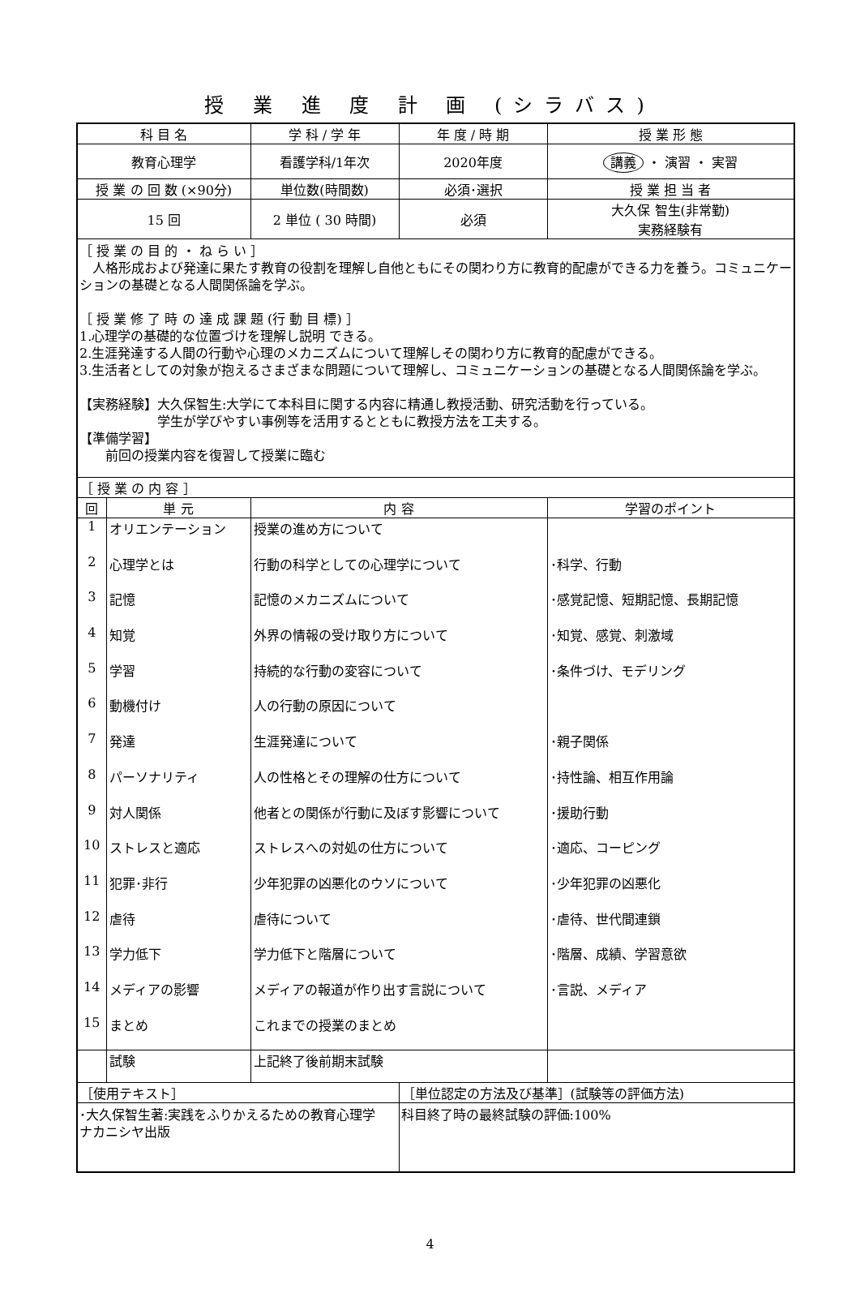授 業 進 度 計 画 (シラバス)
| 科 目 名 | | 学 科 / 学 年 | 年 度 / 時 期 | 授 業 形 態 |
| 教育心理学 | | 看護学科/1年次 | 2020年度 | 講義 ・ 演習 ・ 実習 |
| 授 業 の 回 数 (×90分) | | 単位数(時間数) | 必須･選択 | 授 業 担 当 者 |
| 15 回 | | 2 単位 ( 30 時間) | 必須 | 大久保 智生(非常勤) 実務経験有 |
| ［ 授 業 の 目 的 ・ ね ら い ］ 人格形成および発達に果たす教育の役割を理解し自他ともにその関わり方に教育的配慮ができる力を養う。コミュニケーションの基礎となる人間関係論を学ぶ。 ［ 授 業 修 了 時 の 達 成 課 題 (行 動 目 標) ］ 1.心理学の基礎的な位置づけを理解し説明 できる。 2.生涯発達する人間の行動や心理のメカニズムについて理解しその関わり方に教育的配慮ができる。 3.生活者としての対象が抱えるさまざまな問題について理解し、コミュニケーションの基礎となる人間関係論を学ぶ。 【実務経験】大久保智生:大学にて本科目に関する内容に精通し教授活動、研究活動を行っている。 学生が学びやすい事例等を活用するとともに教授方法を工夫する。 【準備学習】 前回の授業内容を復習して授業に臨む | | | | |
| ［ 授 業 の 内 容 ］ | | | | |
| 回 | 単 元 | 内 容 | | 学習のポイント |
| 1 | オリエンテーション | 授業の進め方について | | |
| 2 | 心理学とは | 行動の科学としての心理学について | | ･科学、行動 |
| 3 | 記憶 | 記憶のメカニズムについて | | ･感覚記憶、短期記憶、長期記憶 |
| 4 | 知覚 | 外界の情報の受け取り方について | | ･知覚、感覚、刺激域 |
| 5 | 学習 | 持続的な行動の変容について | | ･条件づけ、モデリング |
| 6 | 動機付け | 人の行動の原因について | | |
| 7 | 発達 | 生涯発達について | | ･親子関係 |
| 8 | パーソナリティ | 人の性格とその理解の仕方について | | ･持性論、相互作用論 |
| 9 | 対人関係 | 他者との関係が行動に及ぼす影響について | | ･援助行動 |
| 10 | ストレスと適応 | ストレスへの対処の仕方について | | ･適応、コーピング |
| 11 | 犯罪･非行 | 少年犯罪の凶悪化のウソについて | | ･少年犯罪の凶悪化 |
| 12 | 虐待 | 虐待について | | ･虐待、世代間連鎖 |
| 13 | 学力低下 | 学力低下と階層について | | ･階層、成績、学習意欲 |
| 14 | メディアの影響 | メディアの報道が作り出す言説について | | ･言説、メディア |
| 15 | まとめ | これまでの授業のまとめ | | |
| | 試験 | 上記終了後前期末試験 | | |
| ［使用テキスト］ | | | ［単位認定の方法及び基準］(試験等の評価方法) | |
| ･大久保智生著:実践をふりかえるための教育心理学 ナカニシヤ出版 | | | 科目終了時の最終試験の評価:100% | |
4